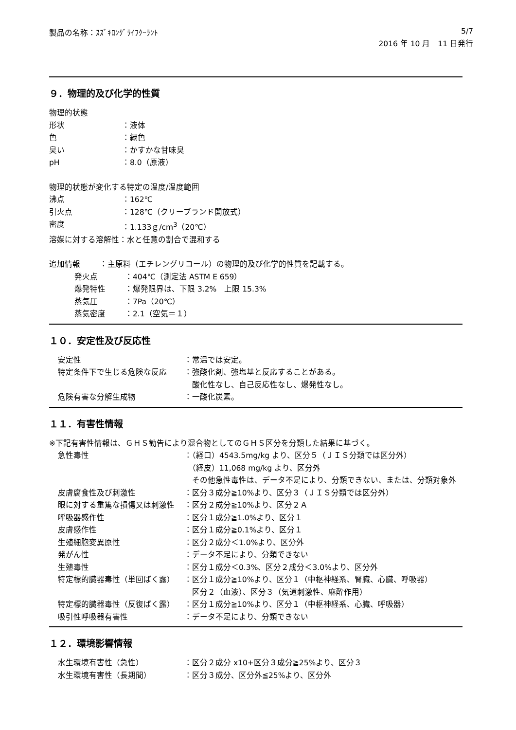製品の名称：ｽｽﾞｷﾛﾝｸﾞﾗｲﾌｸｰﾗﾝﾄ 5/7
2016 年 10 月　11 日発行
９．物理的及び化学的性質
物理的状態
形状 ：液体
色 ：緑色
臭い ：かすかな甘味臭
pH ：8.0（原液）
物理的状態が変化する特定の温度/温度範囲
沸点 ：162℃
引火点 ：128℃（クリーブランド開放式）
密度 ：1.133ｇ/cm<sup>3</sup>（20℃）
溶媒に対する溶解性：水と任意の割合で混和する
追加情報 ：主原料（エチレングリコール）の物理的及び化学的性質を記載する。
発火点 ：404℃（測定法 ASTM E 659）
爆発特性 ：爆発限界は、下限 3.2%　上限 15.3%
蒸気圧 ：7Pa（20℃）
蒸気密度 ：2.1（空気＝１）
１０．安定性及び反応性
安定性 ：常温では安定。
特定条件下で生じる危険な反応 ：強酸化剤、強塩基と反応することがある。
　酸化性なし、自己反応性なし、爆発性なし。
危険有害な分解生成物 ：一酸化炭素。
１１．有害性情報
※下記有害性情報は、ＧＨＳ勧告により混合物としてのＧＨＳ区分を分類した結果に基づく。
急性毒性 ：（経口）4543.5mg/kg より、区分５（ＪＩＳ分類では区分外）
　（経皮）11,068 mg/kg より、区分外
　その他急性毒性は、データ不足により、分類できない、または、分類対象外
皮膚腐食性及び刺激性 ：区分３成分≧10%より、区分３（ＪＩＳ分類では区分外）
眼に対する重篤な損傷又は刺激性 ：区分２成分≧10%より、区分２Ａ
呼吸器感作性 ：区分１成分≧1.0%より、区分１
皮膚感作性 ：区分１成分≧0.1%より、区分１
生殖細胞変異原性 ：区分２成分＜1.0%より、区分外
発がん性 ：データ不足により、分類できない
生殖毒性 ：区分１成分＜0.3%、区分２成分＜3.0%より、区分外
特定標的臓器毒性（単回ばく露） ：区分１成分≧10%より、区分１（中枢神経系、腎臓、心臓、呼吸器）
　区分２（血液）、区分３（気道刺激性、麻酔作用）
特定標的臓器毒性（反復ばく露） ：区分１成分≧10%より、区分１（中枢神経系、心臓、呼吸器）
吸引性呼吸器有害性 ：データ不足により、分類できない
１２．環境影響情報
水生環境有害性（急性） ：区分２成分 x10+区分３成分≧25%より、区分３
水生環境有害性（長期間） ：区分３成分、区分外≦25%より、区分外